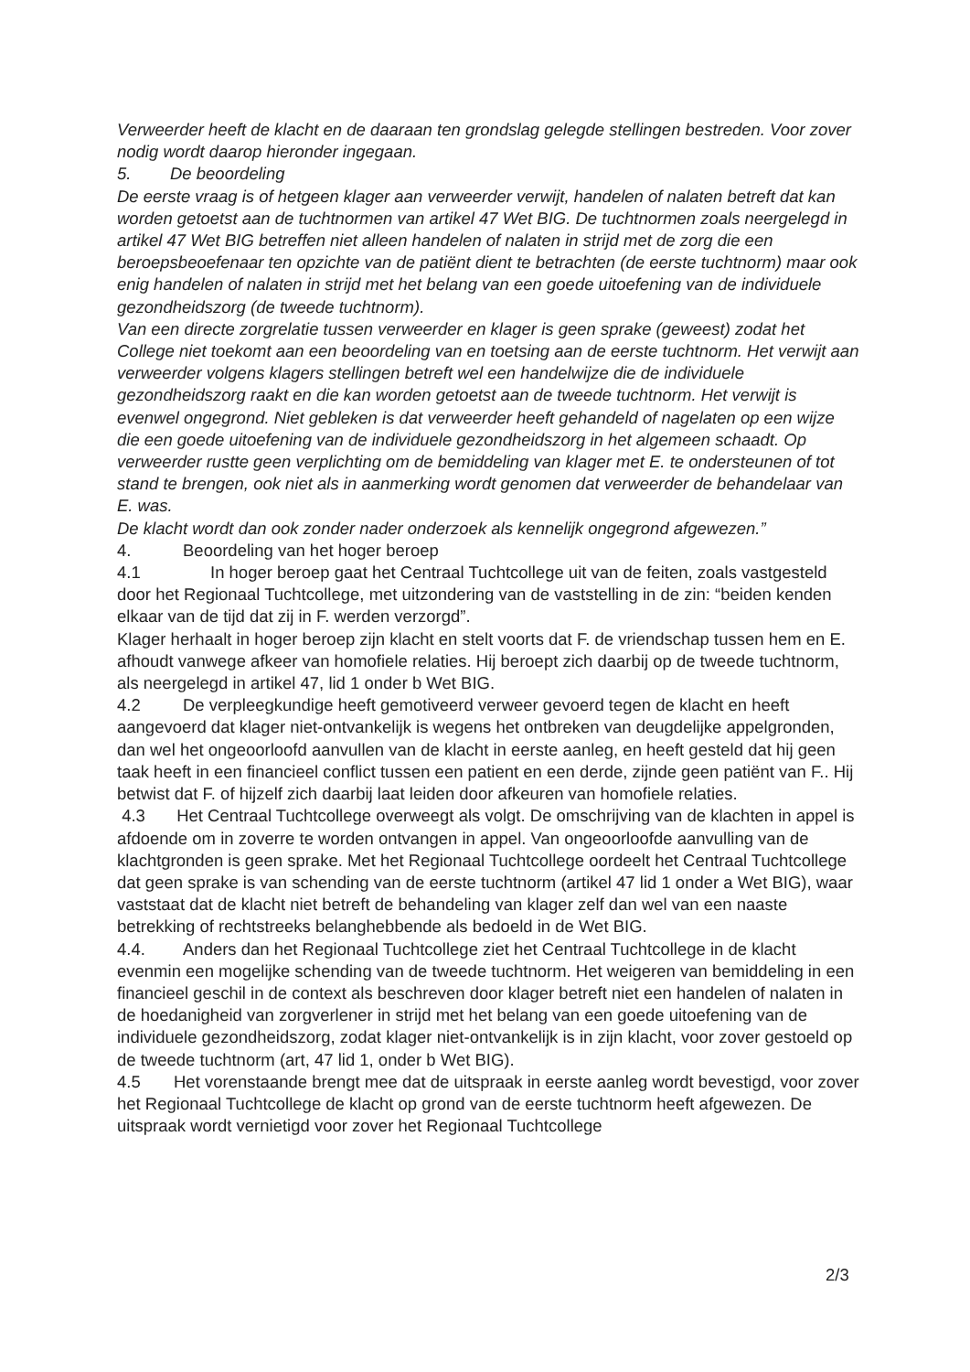Verweerder heeft de klacht en de daaraan ten grondslag gelegde stellingen bestreden. Voor zover nodig wordt daarop hieronder ingegaan.
5. De beoordeling
De eerste vraag is of hetgeen klager aan verweerder verwijt, handelen of nalaten betreft dat kan worden getoetst aan de tuchtnormen van artikel 47 Wet BIG. De tuchtnormen zoals neergelegd in artikel 47 Wet BIG betreffen niet alleen handelen of nalaten in strijd met de zorg die een beroepsbeoefenaar ten opzichte van de patiënt dient te betrachten (de eerste tuchtnorm) maar ook enig handelen of nalaten in strijd met het belang van een goede uitoefening van de individuele gezondheidszorg (de tweede tuchtnorm).
Van een directe zorgrelatie tussen verweerder en klager is geen sprake (geweest) zodat het College niet toekomt aan een beoordeling van en toetsing aan de eerste tuchtnorm. Het verwijt aan verweerder volgens klagers stellingen betreft wel een handelwijze die de individuele gezondheidszorg raakt en die kan worden getoetst aan de tweede tuchtnorm. Het verwijt is evenwel ongegrond. Niet gebleken is dat verweerder heeft gehandeld of nagelaten op een wijze die een goede uitoefening van de individuele gezondheidszorg in het algemeen schaadt. Op verweerder rustte geen verplichting om de bemiddeling van klager met E. te ondersteunen of tot stand te brengen, ook niet als in aanmerking wordt genomen dat verweerder de behandelaar van E. was.
De klacht wordt dan ook zonder nader onderzoek als kennelijk ongegrond afgewezen.”
4. Beoordeling van het hoger beroep
4.1 In hoger beroep gaat het Centraal Tuchtcollege uit van de feiten, zoals vastgesteld door het Regionaal Tuchtcollege, met uitzondering van de vaststelling in de zin: “beiden kenden elkaar van de tijd dat zij in F. werden verzorgd”.
Klager herhaalt in hoger beroep zijn klacht en stelt voorts dat F. de vriendschap tussen hem en E. afhoudt vanwege afkeer van homofiele relaties. Hij beroept zich daarbij op de tweede tuchtnorm, als neergelegd in artikel 47, lid 1 onder b Wet BIG.
4.2 De verpleegkundige heeft gemotiveerd verweer gevoerd tegen de klacht en heeft aangevoerd dat klager niet-ontvankelijk is wegens het ontbreken van deugdelijke appelgronden, dan wel het ongeoorloofd aanvullen van de klacht in eerste aanleg, en heeft gesteld dat hij geen taak heeft in een financieel conflict tussen een patient en een derde, zijnde geen patiënt van F.. Hij betwist dat F. of hijzelf zich daarbij laat leiden door afkeuren van homofiele relaties.
4.3 Het Centraal Tuchtcollege overweegt als volgt. De omschrijving van de klachten in appel is afdoende om in zoverre te worden ontvangen in appel. Van ongeoorloofde aanvulling van de klachtgronden is geen sprake. Met het Regionaal Tuchtcollege oordeelt het Centraal Tuchtcollege dat geen sprake is van schending van de eerste tuchtnorm (artikel 47 lid 1 onder a Wet BIG), waar vaststaat dat de klacht niet betreft de behandeling van klager zelf dan wel van een naaste betrekking of rechtstreeks belanghebbende als bedoeld in de Wet BIG.
4.4. Anders dan het Regionaal Tuchtcollege ziet het Centraal Tuchtcollege in de klacht evenmin een mogelijke schending van de tweede tuchtnorm. Het weigeren van bemiddeling in een financieel geschil in de context als beschreven door klager betreft niet een handelen of nalaten in de hoedanigheid van zorgverlener in strijd met het belang van een goede uitoefening van de individuele gezondheidszorg, zodat klager niet-ontvankelijk is in zijn klacht, voor zover gestoeld op de tweede tuchtnorm (art, 47 lid 1, onder b Wet BIG).
4.5 Het vorenstaande brengt mee dat de uitspraak in eerste aanleg wordt bevestigd, voor zover het Regionaal Tuchtcollege de klacht op grond van de eerste tuchtnorm heeft afgewezen. De uitspraak wordt vernietigd voor zover het Regionaal Tuchtcollege
2/3